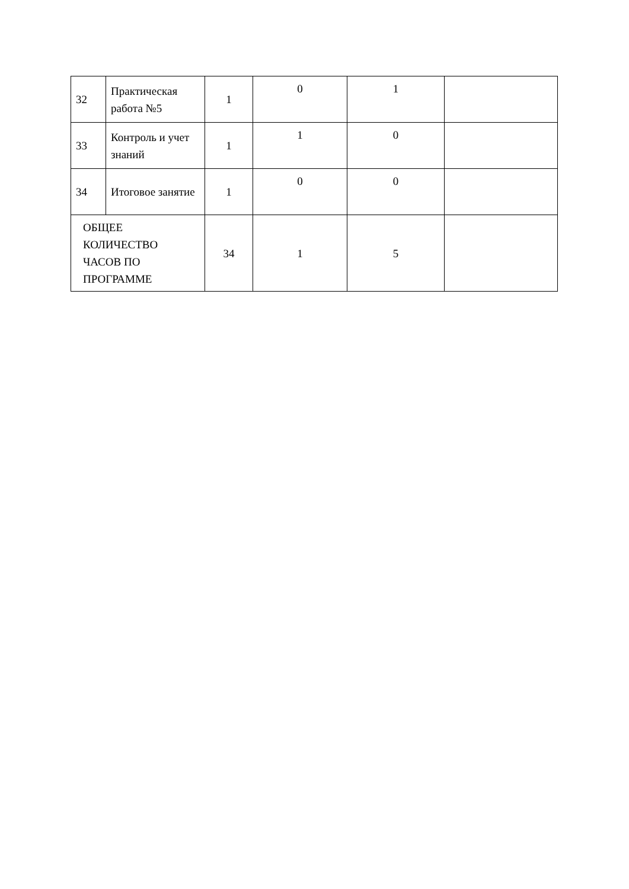| 32 | Практическая работа №5 | 1 | 0 | 1 | |
| 33 | Контроль и учет знаний | 1 | 1 | 0 | |
| 34 | Итоговое занятие | 1 | 0 | 0 | |
| ОБЩЕЕ КОЛИЧЕСТВО ЧАСОВ ПО ПРОГРАММЕ | | 34 | 1 | 5 | |